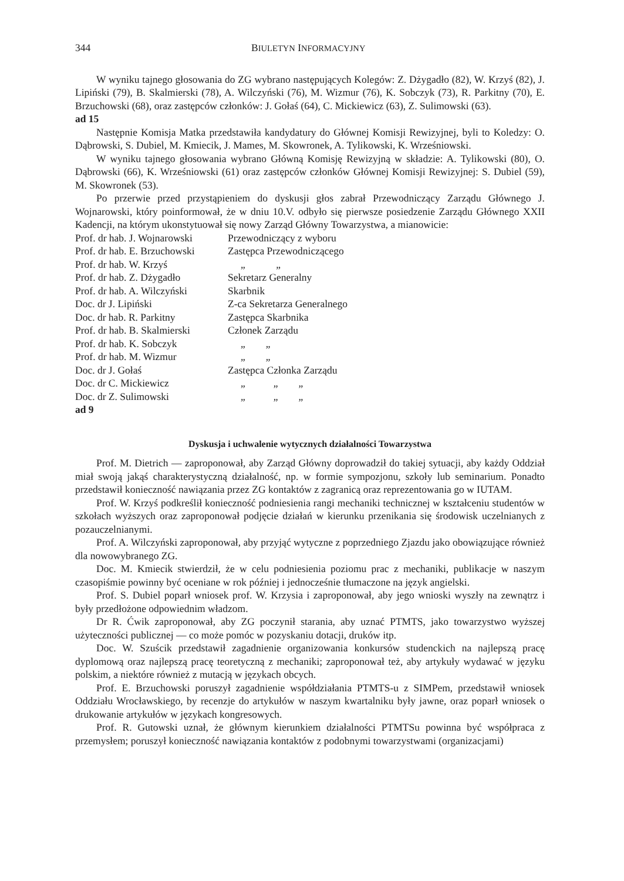344 BIULETYN INFORMACYJNY
W wyniku tajnego głosowania do ZG wybrano następujących Kolegów: Z. Dżygadło (82), W. Krzyś (82), J. Lipiński (79), B. Skalmierski (78), A. Wilczyński (76), M. Wizmur (76), K. Sobczyk (73), R. Parkitny (70), E. Brzuchowski (68), oraz zastępców członków: J. Gołaś (64), C. Mickiewicz (63), Z. Sulimowski (63).
ad 15
Następnie Komisja Matka przedstawiła kandydatury do Głównej Komisji Rewizyjnej, byli to Koledzy: O. Dąbrowski, S. Dubiel, M. Kmiecik, J. Mames, M. Skowronek, A. Tylikowski, K. Wrześniowski.
W wyniku tajnego głosowania wybrano Główną Komisję Rewizyjną w składzie: A. Tylikowski (80), O. Dąbrowski (66), K. Wrześniowski (61) oraz zastępców członków Głównej Komisji Rewizyjnej: S. Dubiel (59), M. Skowronek (53).
Po przerwie przed przystąpieniem do dyskusji głos zabrał Przewodniczący Zarządu Głównego J. Wojnarowski, który poinformował, że w dniu 10.V. odbyło się pierwsze posiedzenie Zarządu Głównego XXII Kadencji, na którym ukonstytuował się nowy Zarząd Główny Towarzystwa, a mianowicie:
| Prof. dr hab. J. Wojnarowski | Przewodniczący z wyboru |
| Prof. dr hab. E. Brzuchowski | Zastępca Przewodniczącego |
| Prof. dr hab. W. Krzyś | „ „ |
| Prof. dr hab. Z. Dżygadło | Sekretarz Generalny |
| Prof. dr hab. A. Wilczyński | Skarbnik |
| Doc. dr J. Lipiński | Z-ca Sekretarza Generalnego |
| Doc. dr hab. R. Parkitny | Zastępca Skarbnika |
| Prof. dr hab. B. Skalmierski | Członek Zarządu |
| Prof. dr hab. K. Sobczyk | „ „ |
| Prof. dr hab. M. Wizmur | „ „ |
| Doc. dr J. Gołaś | Zastępca Członka Zarządu |
| Doc. dr C. Mickiewicz | „ „ „ |
| Doc. dr Z. Sulimowski | „ „ „ |
ad 9
Dyskusja i uchwalenie wytycznych działalności Towarzystwa
Prof. M. Dietrich — zaproponował, aby Zarząd Główny doprowadził do takiej sytuacji, aby każdy Oddział miał swoją jakąś charakterystyczną działalność, np. w formie sympozjonu, szkoły lub seminarium. Ponadto przedstawił konieczność nawiązania przez ZG kontaktów z zagranicą oraz reprezentowania go w IUTAM.
Prof. W. Krzyś podkreślił konieczność podniesienia rangi mechaniki technicznej w kształceniu studentów w szkołach wyższych oraz zaproponował podjęcie działań w kierunku przenikania się środowisk uczelnianych z pozauczelnianymi.
Prof. A. Wilczyński zaproponował, aby przyjąć wytyczne z poprzedniego Zjazdu jako obowiązujące również dla nowowybranego ZG.
Doc. M. Kmiecik stwierdził, że w celu podniesienia poziomu prac z mechaniki, publikacje w naszym czasopiśmie powinny być oceniane w rok później i jednocześnie tłumaczone na język angielski.
Prof. S. Dubiel poparł wniosek prof. W. Krzysia i zaproponował, aby jego wnioski wyszły na zewnątrz i były przedłożone odpowiednim władzom.
Dr R. Ćwik zaproponował, aby ZG poczynił starania, aby uznać PTMTS, jako towarzystwo wyższej użyteczności publicznej — co może pomóc w pozyskaniu dotacji, druków itp.
Doc. W. Szuścik przedstawił zagadnienie organizowania konkursów studenckich na najlepszą pracę dyplomową oraz najlepszą pracę teoretyczną z mechaniki; zaproponował też, aby artykuły wydawać w języku polskim, a niektóre również z mutacją w językach obcych.
Prof. E. Brzuchowski poruszył zagadnienie współdziałania PTMTS-u z SIMPem, przedstawił wniosek Oddziału Wrocławskiego, by recenzje do artykułów w naszym kwartalniku były jawne, oraz poparł wniosek o drukowanie artykułów w językach kongresowych.
Prof. R. Gutowski uznał, że głównym kierunkiem działalności PTMTSu powinna być współpraca z przemysłem; poruszył konieczność nawiązania kontaktów z podobnymi towarzystwami (organizacjami)